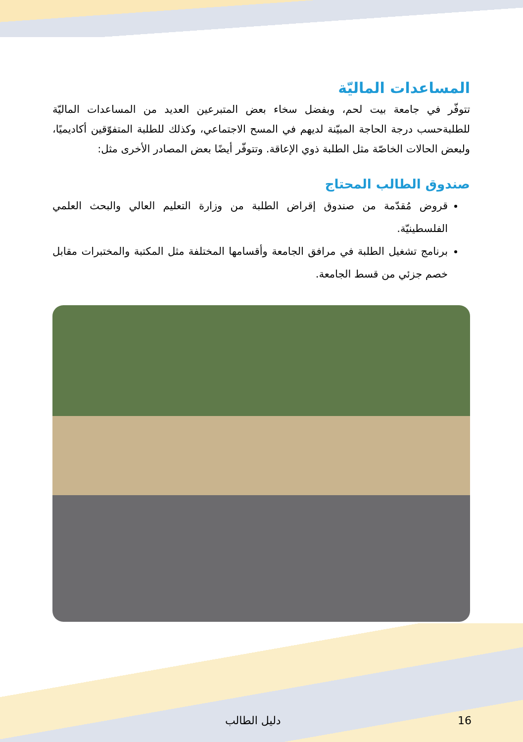المساعدات الماليّة
تتوفّر في جامعة بيت لحم، وبفضل سخاء بعض المتبرعين العديد من المساعدات الماليّة للطلبةحسب درجة الحاجة المبيّنة لديهم في المسح الاجتماعي، وكذلك للطلبة المتفوّقين أكاديميًا، ولبعض الحالات الخاصّة مثل الطلبة ذوي الإعاقة. وتتوفّر أيضًا بعض المصادر الأخرى مثل:
صندوق الطالب المحتاج
قروض مُقدّمة من صندوق إقراض الطلبة من وزارة التعليم العالي والبحث العلمي الفلسطينيّة.
برنامج تشغيل الطلبة في مرافق الجامعة وأقسامها المختلفة مثل المكتبة والمختبرات مقابل خصم جزئي من قسط الجامعة.
دليل الطالب 16